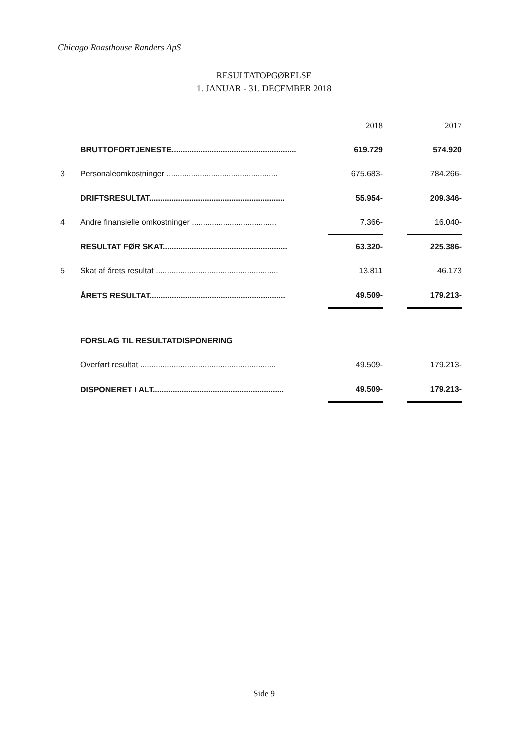Chicago Roasthouse Randers ApS
RESULTATOPGØRELSE
1. JANUAR - 31. DECEMBER 2018
| | | 2018 | | 2017 |
| --- | --- | --- | --- | --- |
| | BRUTTOFORTJENESTE........................................................ | 619.729 | | 574.920 |
| 3 | Personaleomkostninger .................................................. | 675.683- | | 784.266- |
| | DRIFTSRESULTAT............................................................. | 55.954- | | 209.346- |
| 4 | Andre finansielle omkostninger ...................................... | 7.366- | | 16.040- |
| | RESULTAT FØR SKAT........................................................ | 63.320- | | 225.386- |
| 5 | Skat af årets resultat ....................................................... | 13.811 | | 46.173 |
| | ÅRETS RESULTAT............................................................. | 49.509- | | 179.213- |
| | FORSLAG TIL RESULTATDISPONERING | | | |
| | Overført resultat ............................................................. | 49.509- | | 179.213- |
| | DISPONERET I ALT........................................................... | 49.509- | | 179.213- |
Side 9